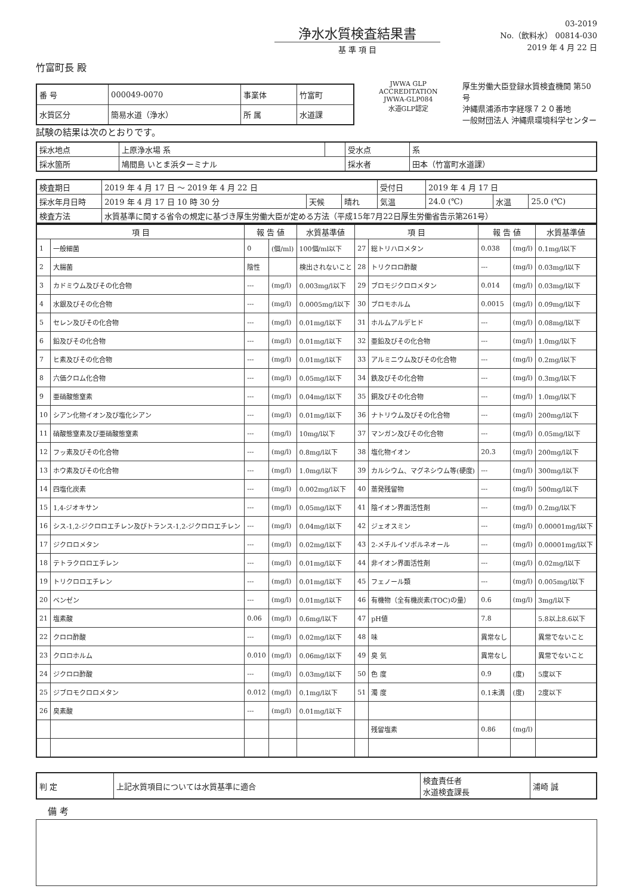浄水水質検査結果書
基 準 項 目
03-2019
No.（飲料水） 00814-030
2019 年 4 月 22 日
竹富町長 殿
| 番 号 | 000049-0070 | 事業体 | 竹富町 |
| 水質区分 | 簡易水道（浄水） | 所 属 | 水道課 |
JWWA GLP ACCREDITATION
JWWA-GLP084
水道GLP認定
厚生労働大臣登録水質検査機関 第50号
沖縄県浦添市字経塚７２０番地
一般財団法人 沖縄県環境科学センター
試験の結果は次のとおりです。
| 採水地点 | 上原浄水場 系 | | 受水点 | 系 |
| 採水箇所 | 鳩間島 いとま浜ターミナル | | 採水者 | 田本（竹富町水道課） |
| 検査期日 | 2019 年 4 月 17 日 ～ 2019 年 4 月 22 日 | | | 受付日 | 2019 年 4 月 17 日 | | |
| 採水年月日時 | 2019 年 4 月 17 日 10 時 30 分 | 天候 | 晴れ | 気温 | 24.0 (℃) | 水温 | 25.0 (℃) |
| 検査方法 | 水質基準に関する省令の規定に基づき厚生労働大臣が定める方法（平成15年7月22日厚生労働省告示第261号） | | | | | | |
| 項 目 | | 報 告 値 | | 水質基準値 | 項 目 | | 報 告 値 | | 水質基準値 |
| --- | --- | --- | --- | --- | --- | --- | --- | --- | --- |
| 1 | 一般細菌 | 0 | (個/ml) | 100個/ml以下 | 27 | 総トリハロメタン | 0.038 | (mg/l) | 0.1mg/l以下 |
| 2 | 大腸菌 | 陰性 | | 検出されないこと | 28 | トリクロロ酢酸 | --- | (mg/l) | 0.03mg/l以下 |
| 3 | カドミウム及びその化合物 | --- | (mg/l) | 0.003mg/l以下 | 29 | ブロモジクロロメタン | 0.014 | (mg/l) | 0.03mg/l以下 |
| 4 | 水銀及びその化合物 | --- | (mg/l) | 0.0005mg/l以下 | 30 | ブロモホルム | 0.0015 | (mg/l) | 0.09mg/l以下 |
| 5 | セレン及びその化合物 | --- | (mg/l) | 0.01mg/l以下 | 31 | ホルムアルデヒド | --- | (mg/l) | 0.08mg/l以下 |
| 6 | 鉛及びその化合物 | --- | (mg/l) | 0.01mg/l以下 | 32 | 亜鉛及びその化合物 | --- | (mg/l) | 1.0mg/l以下 |
| 7 | ヒ素及びその化合物 | --- | (mg/l) | 0.01mg/l以下 | 33 | アルミニウム及びその化合物 | --- | (mg/l) | 0.2mg/l以下 |
| 8 | 六価クロム化合物 | --- | (mg/l) | 0.05mg/l以下 | 34 | 鉄及びその化合物 | --- | (mg/l) | 0.3mg/l以下 |
| 9 | 亜硝酸態窒素 | --- | (mg/l) | 0.04mg/l以下 | 35 | 銅及びその化合物 | --- | (mg/l) | 1.0mg/l以下 |
| 10 | シアン化物イオン及び塩化シアン | --- | (mg/l) | 0.01mg/l以下 | 36 | ナトリウム及びその化合物 | --- | (mg/l) | 200mg/l以下 |
| 11 | 硝酸態窒素及び亜硝酸態窒素 | --- | (mg/l) | 10mg/l以下 | 37 | マンガン及びその化合物 | --- | (mg/l) | 0.05mg/l以下 |
| 12 | フッ素及びその化合物 | --- | (mg/l) | 0.8mg/l以下 | 38 | 塩化物イオン | 20.3 | (mg/l) | 200mg/l以下 |
| 13 | ホウ素及びその化合物 | --- | (mg/l) | 1.0mg/l以下 | 39 | カルシウム、マグネシウム等(硬度) | --- | (mg/l) | 300mg/l以下 |
| 14 | 四塩化炭素 | --- | (mg/l) | 0.002mg/l以下 | 40 | 蒸発残留物 | --- | (mg/l) | 500mg/l以下 |
| 15 | 1,4-ジオキサン | --- | (mg/l) | 0.05mg/l以下 | 41 | 陰イオン界面活性剤 | --- | (mg/l) | 0.2mg/l以下 |
| 16 | シス-1,2-ジクロロエチレン及びトランス-1,2-ジクロロエチレン | --- | (mg/l) | 0.04mg/l以下 | 42 | ジェオスミン | --- | (mg/l) | 0.00001mg/l以下 |
| 17 | ジクロロメタン | --- | (mg/l) | 0.02mg/l以下 | 43 | 2-メチルイソボルネオール | --- | (mg/l) | 0.00001mg/l以下 |
| 18 | テトラクロロエチレン | --- | (mg/l) | 0.01mg/l以下 | 44 | 非イオン界面活性剤 | --- | (mg/l) | 0.02mg/l以下 |
| 19 | トリクロロエチレン | --- | (mg/l) | 0.01mg/l以下 | 45 | フェノール類 | --- | (mg/l) | 0.005mg/l以下 |
| 20 | ベンゼン | --- | (mg/l) | 0.01mg/l以下 | 46 | 有機物（全有機炭素(TOC)の量） | 0.6 | (mg/l) | 3mg/l以下 |
| 21 | 塩素酸 | 0.06 | (mg/l) | 0.6mg/l以下 | 47 | pH値 | 7.8 | | 5.8以上8.6以下 |
| 22 | クロロ酢酸 | --- | (mg/l) | 0.02mg/l以下 | 48 | 味 | 異常なし | | 異常でないこと |
| 23 | クロロホルム | 0.010 | (mg/l) | 0.06mg/l以下 | 49 | 臭 気 | 異常なし | | 異常でないこと |
| 24 | ジクロロ酢酸 | --- | (mg/l) | 0.03mg/l以下 | 50 | 色 度 | 0.9 | (度) | 5度以下 |
| 25 | ジブロモクロロメタン | 0.012 | (mg/l) | 0.1mg/l以下 | 51 | 濁 度 | 0.1未満 | (度) | 2度以下 |
| 26 | 臭素酸 | --- | (mg/l) | 0.01mg/l以下 | | | | | |
| | | | | | | 残留塩素 | 0.86 | (mg/l) | |
| 判 定 | 上記水質項目については水質基準に適合 | 検査責任者 水道検査課長 | 浦崎 誠 |
備 考